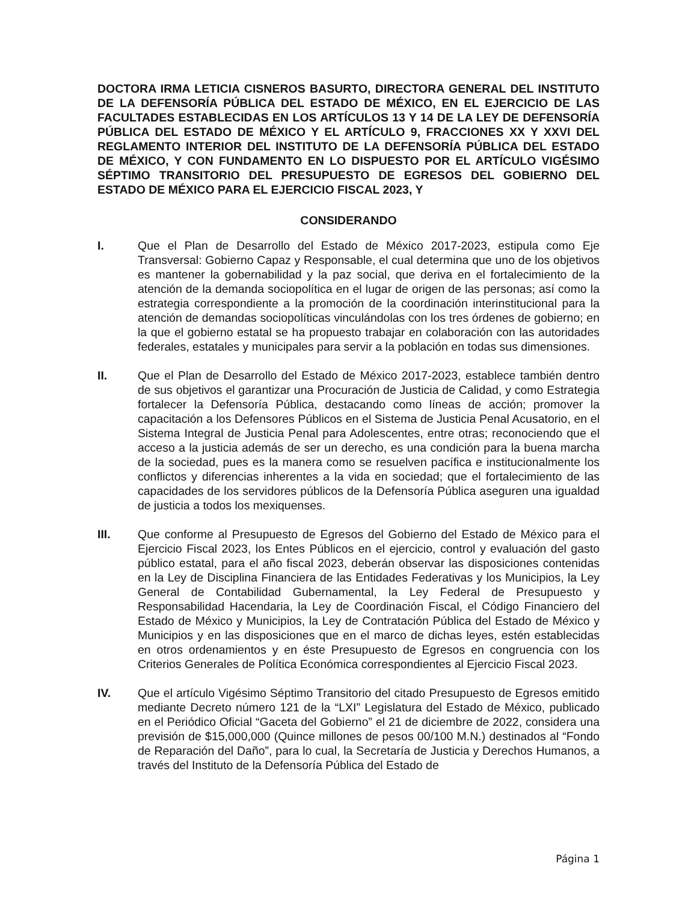DOCTORA IRMA LETICIA CISNEROS BASURTO, DIRECTORA GENERAL DEL INSTITUTO DE LA DEFENSORÍA PÚBLICA DEL ESTADO DE MÉXICO, EN EL EJERCICIO DE LAS FACULTADES ESTABLECIDAS EN LOS ARTÍCULOS 13 Y 14 DE LA LEY DE DEFENSORÍA PÚBLICA DEL ESTADO DE MÉXICO Y EL ARTÍCULO 9, FRACCIONES XX Y XXVI DEL REGLAMENTO INTERIOR DEL INSTITUTO DE LA DEFENSORÍA PÚBLICA DEL ESTADO DE MÉXICO, Y CON FUNDAMENTO EN LO DISPUESTO POR EL ARTÍCULO VIGÉSIMO SÉPTIMO TRANSITORIO DEL PRESUPUESTO DE EGRESOS DEL GOBIERNO DEL ESTADO DE MÉXICO PARA EL EJERCICIO FISCAL 2023, Y
CONSIDERANDO
I. Que el Plan de Desarrollo del Estado de México 2017-2023, estipula como Eje Transversal: Gobierno Capaz y Responsable, el cual determina que uno de los objetivos es mantener la gobernabilidad y la paz social, que deriva en el fortalecimiento de la atención de la demanda sociopolítica en el lugar de origen de las personas; así como la estrategia correspondiente a la promoción de la coordinación interinstitucional para la atención de demandas sociopolíticas vinculándolas con los tres órdenes de gobierno; en la que el gobierno estatal se ha propuesto trabajar en colaboración con las autoridades federales, estatales y municipales para servir a la población en todas sus dimensiones.
II. Que el Plan de Desarrollo del Estado de México 2017-2023, establece también dentro de sus objetivos el garantizar una Procuración de Justicia de Calidad, y como Estrategia fortalecer la Defensoría Pública, destacando como líneas de acción; promover la capacitación a los Defensores Públicos en el Sistema de Justicia Penal Acusatorio, en el Sistema Integral de Justicia Penal para Adolescentes, entre otras; reconociendo que el acceso a la justicia además de ser un derecho, es una condición para la buena marcha de la sociedad, pues es la manera como se resuelven pacífica e institucionalmente los conflictos y diferencias inherentes a la vida en sociedad; que el fortalecimiento de las capacidades de los servidores públicos de la Defensoría Pública aseguren una igualdad de justicia a todos los mexiquenses.
III. Que conforme al Presupuesto de Egresos del Gobierno del Estado de México para el Ejercicio Fiscal 2023, los Entes Públicos en el ejercicio, control y evaluación del gasto público estatal, para el año fiscal 2023, deberán observar las disposiciones contenidas en la Ley de Disciplina Financiera de las Entidades Federativas y los Municipios, la Ley General de Contabilidad Gubernamental, la Ley Federal de Presupuesto y Responsabilidad Hacendaria, la Ley de Coordinación Fiscal, el Código Financiero del Estado de México y Municipios, la Ley de Contratación Pública del Estado de México y Municipios y en las disposiciones que en el marco de dichas leyes, estén establecidas en otros ordenamientos y en éste Presupuesto de Egresos en congruencia con los Criterios Generales de Política Económica correspondientes al Ejercicio Fiscal 2023.
IV. Que el artículo Vigésimo Séptimo Transitorio del citado Presupuesto de Egresos emitido mediante Decreto número 121 de la “LXI” Legislatura del Estado de México, publicado en el Periódico Oficial “Gaceta del Gobierno” el 21 de diciembre de 2022, considera una previsión de $15,000,000 (Quince millones de pesos 00/100 M.N.) destinados al “Fondo de Reparación del Daño”, para lo cual, la Secretaría de Justicia y Derechos Humanos, a través del Instituto de la Defensoría Pública del Estado de
Página 1